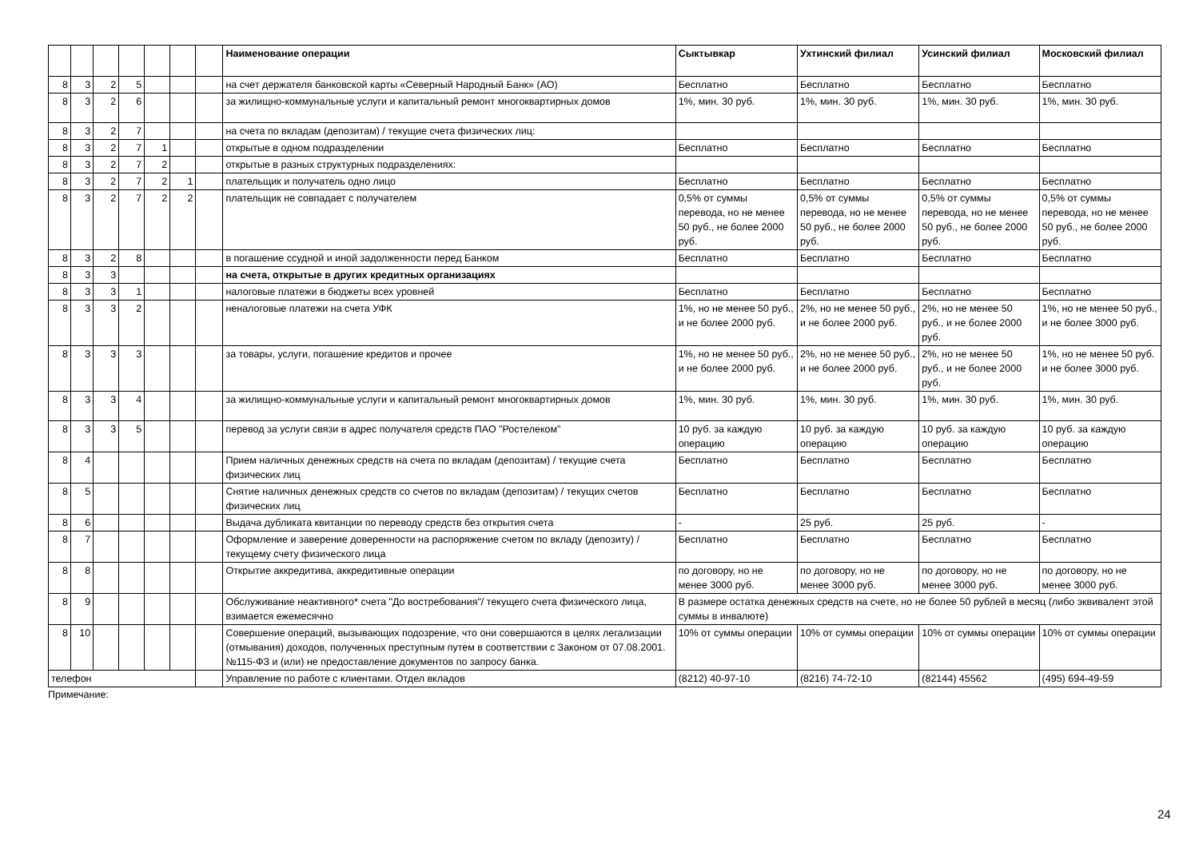| | | | | | | | Наименование операции | Сыктывкар | Ухтинский филиал | Усинский филиал | Московский филиал |
| --- | --- | --- | --- | --- | --- | --- | --- | --- | --- | --- | --- |
| 8 | 3 | 2 | 5 | | | | на счет держателя банковской карты «Северный Народный Банк» (АО) | Бесплатно | Бесплатно | Бесплатно | Бесплатно |
| 8 | 3 | 2 | 6 | | | | за жилищно-коммунальные услуги и капитальный ремонт многоквартирных домов | 1%, мин. 30 руб. | 1%, мин. 30 руб. | 1%, мин. 30 руб. | 1%, мин. 30 руб. |
| 8 | 3 | 2 | 7 | | | | на счета по вкладам (депозитам) / текущие счета физических лиц: | | | | |
| 8 | 3 | 2 | 7 | 1 | | | открытые в одном подразделении | Бесплатно | Бесплатно | Бесплатно | Бесплатно |
| 8 | 3 | 2 | 7 | 2 | | | открытые в разных структурных подразделениях: | | | | |
| 8 | 3 | 2 | 7 | 2 | 1 | | плательщик и получатель одно лицо | Бесплатно | Бесплатно | Бесплатно | Бесплатно |
| 8 | 3 | 2 | 7 | 2 | 2 | | плательщик не совпадает с получателем | 0,5% от суммы перевода, но не менее 50 руб., не более 2000 руб. | 0,5% от суммы перевода, но не менее 50 руб., не более 2000 руб. | 0,5% от суммы перевода, но не менее 50 руб., не более 2000 руб. | 0,5% от суммы перевода, но не менее 50 руб., не более 2000 руб. |
| 8 | 3 | 2 | 8 | | | | в погашение ссудной и иной задолженности перед Банком | Бесплатно | Бесплатно | Бесплатно | Бесплатно |
| 8 | 3 | 3 | | | | | на счета, открытые в других кредитных организациях | | | | |
| 8 | 3 | 3 | 1 | | | | налоговые платежи в бюджеты всех уровней | Бесплатно | Бесплатно | Бесплатно | Бесплатно |
| 8 | 3 | 3 | 2 | | | | неналоговые платежи на счета УФК | 1%, но не менее 50 руб., и не более 2000 руб. | 2%, но не менее 50 руб., и не более 2000 руб. | 2%, но не менее 50 руб., и не более 2000 руб. | 1%, но не менее 50 руб., и не более 3000 руб. |
| 8 | 3 | 3 | 3 | | | | за товары, услуги, погашение кредитов и прочее | 1%, но не менее 50 руб., и не более 2000 руб. | 2%, но не менее 50 руб., и не более 2000 руб. | 2%, но не менее 50 руб., и не более 2000 руб. | 1%, но не менее 50 руб. и не более 3000 руб. |
| 8 | 3 | 3 | 4 | | | | за жилищно-коммунальные услуги и капитальный ремонт многоквартирных домов | 1%, мин. 30 руб. | 1%, мин. 30 руб. | 1%, мин. 30 руб. | 1%, мин. 30 руб. |
| 8 | 3 | 3 | 5 | | | | перевод за услуги связи в адрес получателя средств ПАО "Ростелеком" | 10 руб. за каждую операцию | 10 руб. за каждую операцию | 10 руб. за каждую операцию | 10 руб. за каждую операцию |
| 8 | 4 | | | | | | Прием наличных денежных средств на счета по вкладам (депозитам) / текущие счета физических лиц | Бесплатно | Бесплатно | Бесплатно | Бесплатно |
| 8 | 5 | | | | | | Снятие наличных денежных средств со счетов по вкладам (депозитам) / текущих счетов физических лиц | Бесплатно | Бесплатно | Бесплатно | Бесплатно |
| 8 | 6 | | | | | | Выдача дубликата квитанции по переводу средств без открытия счета | - | 25 руб. | 25 руб. | - |
| 8 | 7 | | | | | | Оформление и заверение доверенности на распоряжение счетом по вкладу (депозиту) / текущему счету физического лица | Бесплатно | Бесплатно | Бесплатно | Бесплатно |
| 8 | 8 | | | | | | Открытие аккредитива, аккредитивные операции | по договору, но не менее 3000 руб. | по договору, но не менее 3000 руб. | по договору, но не менее 3000 руб. | по договору, но не менее 3000 руб. |
| 8 | 9 | | | | | | Обслуживание неактивного* счета "До востребования"/ текущего счета физического лица, взимается ежемесячно | В размере остатка денежных средств на счете, но не более 50 рублей в месяц (либо эквивалент этой суммы в инвалюте) | | | |
| 8 | 10 | | | | | | Совершение операций, вызывающих подозрение, что они совершаются в целях легализации (отмывания) доходов, полученных преступным путем в соответствии с Законом от 07.08.2001. №115-ФЗ и (или) не предоставление документов по запросу банка. | 10% от суммы операции | 10% от суммы операции | 10% от суммы операции | 10% от суммы операции |
| телефон | | | | | | | Управление по работе с клиентами. Отдел вкладов | (8212) 40-97-10 | (8216) 74-72-10 | (82144) 45562 | (495) 694-49-59 |
Примечание:
24